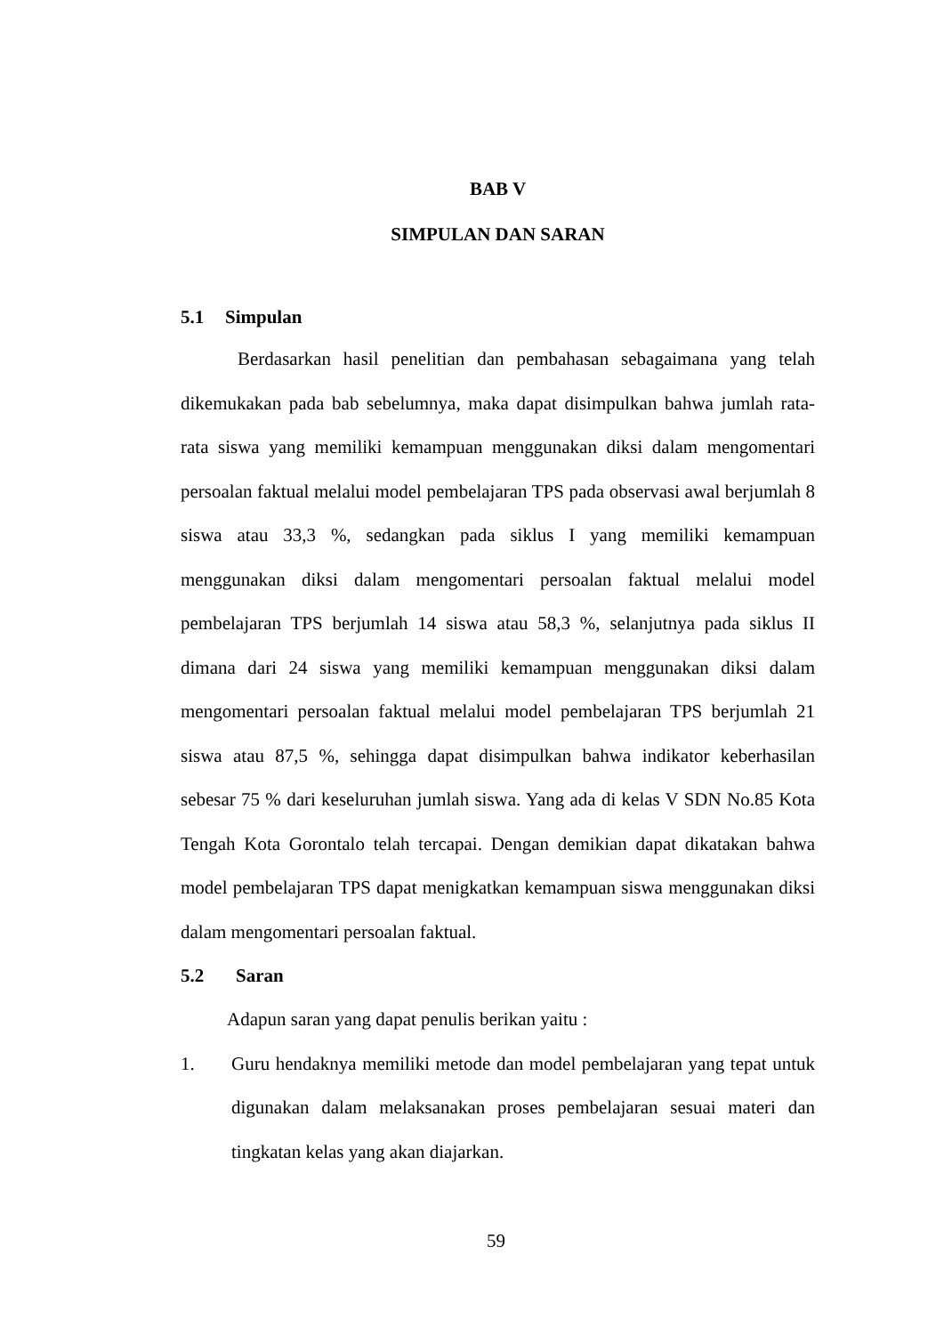BAB V
SIMPULAN DAN SARAN
5.1 Simpulan
Berdasarkan hasil penelitian dan pembahasan sebagaimana yang telah dikemukakan pada bab sebelumnya, maka dapat disimpulkan bahwa jumlah rata-rata siswa yang memiliki kemampuan menggunakan diksi dalam mengomentari persoalan faktual melalui model pembelajaran TPS pada observasi awal berjumlah 8 siswa atau 33,3 %, sedangkan pada siklus I yang memiliki kemampuan menggunakan diksi dalam mengomentari persoalan faktual melalui model pembelajaran TPS berjumlah 14 siswa atau 58,3 %, selanjutnya pada siklus II dimana dari 24 siswa yang memiliki kemampuan menggunakan diksi dalam mengomentari persoalan faktual melalui model pembelajaran TPS berjumlah 21 siswa atau 87,5 %, sehingga dapat disimpulkan bahwa indikator keberhasilan sebesar 75 % dari keseluruhan jumlah siswa. Yang ada di kelas V SDN No.85 Kota Tengah Kota Gorontalo telah tercapai. Dengan demikian dapat dikatakan bahwa model pembelajaran TPS dapat menigkatkan kemampuan siswa menggunakan diksi dalam mengomentari persoalan faktual.
5.2 Saran
Adapun saran yang dapat penulis berikan yaitu :
1.
Guru hendaknya memiliki metode dan model pembelajaran yang tepat untuk digunakan dalam melaksanakan proses pembelajaran sesuai materi dan tingkatan kelas yang akan diajarkan.
59